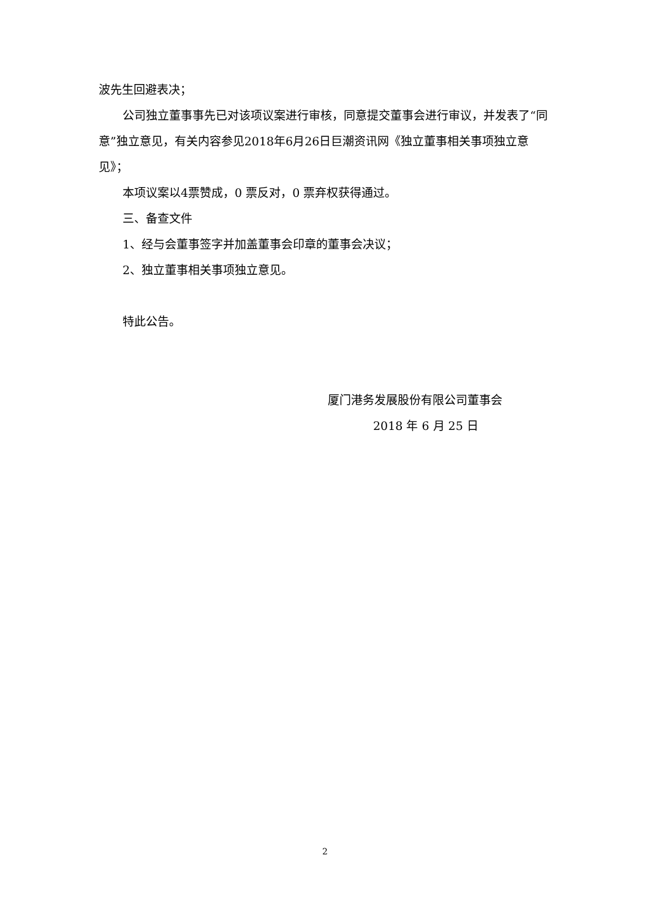波先生回避表决；
公司独立董事事先已对该项议案进行审核，同意提交董事会进行审议，并发表了“同意”独立意见，有关内容参见2018年6月26日巨潮资讯网《独立董事相关事项独立意见》；
本项议案以4票赞成，0 票反对，0 票弃权获得通过。
三、备查文件
1、经与会董事签字并加盖董事会印章的董事会决议；
2、独立董事相关事项独立意见。
特此公告。
厦门港务发展股份有限公司董事会
2018 年 6 月 25 日
2